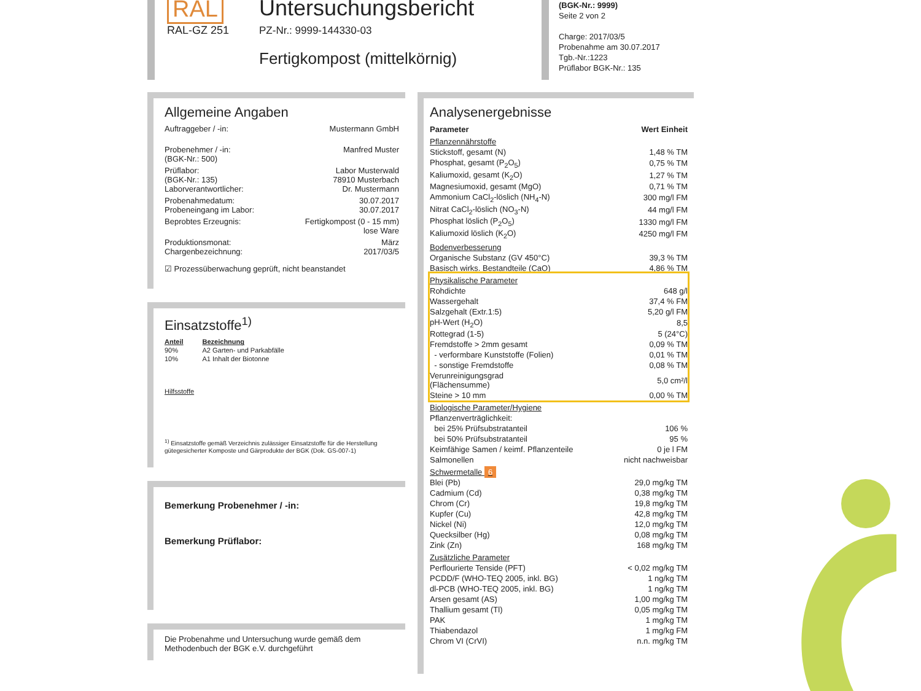RAL
RAL-GZ 251
Untersuchungsbericht
PZ-Nr.: 9999-144330-03
Fertigkompost (mittelkörnig)
(BGK-Nr.: 9999)
Seite 2 von 2
Charge: 2017/03/5
Probenahme am 30.07.2017
Tgb.-Nr.:1223
Prüflabor BGK-Nr.: 135
Allgemeine Angaben
Auftraggeber / -in: Mustermann GmbH
Probenehmer / -in:
(BGK-Nr.: 500) Manfred Muster
Prüflabor:
(BGK-Nr.: 135)
Laborverantwortlicher: Labor Musterwald
78910 Musterbach
Dr. Mustermann
Probenahmedatum:
Probeneingang im Labor: 30.07.2017
30.07.2017
Beprobtes Erzeugnis: Fertigkompost (0 - 15 mm)
lose Ware
Produktionsmonat:
Chargenbezeichnung: März
2017/03/5
☑ Prozessüberwachung geprüft, nicht beanstandet
Einsatzstoffe<sup>1)</sup>
| Anteil | Bezeichnung |
| --- | --- |
| 90% | A2 Garten- und Parkabfälle |
| 10% | A1 Inhalt der Biotonne |
Hilfsstoffe
<sup>1)</sup> Einsatzstoffe gemäß Verzeichnis zulässiger Einsatzstoffe für die Herstellung gütegesicherter Komposte und Gärprodukte der BGK (Dok. GS-007-1)
Bemerkung Probenehmer / -in:
Bemerkung Prüflabor:
Die Probenahme und Untersuchung wurde gemäß dem Methodenbuch der BGK e.V. durchgeführt
Analysenergebnisse
| Parameter | Wert Einheit |
| --- | --- |
| Pflanzennährstoffe | |
| Stickstoff, gesamt (N) | 1,48 % TM |
| Phosphat, gesamt (P<sub>2</sub>O<sub>5</sub>) | 0,75 % TM |
| Kaliumoxid, gesamt (K<sub>2</sub>O) | 1,27 % TM |
| Magnesiumoxid, gesamt (MgO) | 0,71 % TM |
| Ammonium CaCl<sub>2</sub>-löslich (NH<sub>4</sub>-N) | 300 mg/l FM |
| Nitrat CaCl<sub>2</sub>-löslich (NO<sub>3</sub>-N) | 44 mg/l FM |
| Phosphat löslich (P<sub>2</sub>O<sub>5</sub>) | 1330 mg/l FM |
| Kaliumoxid löslich (K<sub>2</sub>O) | 4250 mg/l FM |
| Bodenverbesserung | |
| Organische Substanz (GV 450°C) | 39,3 % TM |
| Basisch wirks. Bestandteile (CaO) | 4,86 % TM |
| Physikalische Parameter | |
| Rohdichte | 648 g/l |
| Wassergehalt | 37,4 % FM |
| Salzgehalt (Extr.1:5) | 5,20 g/l FM |
| pH-Wert (H<sub>2</sub>O) | 8,5 |
| Rottegrad (1-5) | 5 (24°C) |
| Fremdstoffe > 2mm gesamt | 0,09 % TM |
| - verformbare Kunststoffe (Folien) | 0,01 % TM |
| - sonstige Fremdstoffe | 0,08 % TM |
| Verunreinigungsgrad (Flächensumme) | 5,0 cm²/l |
| Steine > 10 mm | 0,00 % TM |
| Biologische Parameter/Hygiene | |
| Pflanzenverträglichkeit: | |
| bei 25% Prüfsubstratanteil | 106 % |
| bei 50% Prüfsubstratanteil | 95 % |
| Keimfähige Samen / keimf. Pflanzenteile | 0 je l FM |
| Salmonellen | nicht nachweisbar |
| Schwermetalle 6 | |
| Blei (Pb) | 29,0 mg/kg TM |
| Cadmium (Cd) | 0,38 mg/kg TM |
| Chrom (Cr) | 19,8 mg/kg TM |
| Kupfer (Cu) | 42,8 mg/kg TM |
| Nickel (Ni) | 12,0 mg/kg TM |
| Quecksilber (Hg) | 0,08 mg/kg TM |
| Zink (Zn) | 168 mg/kg TM |
| Zusätzliche Parameter | |
| Perflourierte Tenside (PFT) | < 0,02 mg/kg TM |
| PCDD/F (WHO-TEQ 2005, inkl. BG) | 1 ng/kg TM |
| dl-PCB (WHO-TEQ 2005, inkl. BG) | 1 ng/kg TM |
| Arsen gesamt (AS) | 1,00 mg/kg TM |
| Thallium gesamt (Tl) | 0,05 mg/kg TM |
| PAK | 1 mg/kg TM |
| Thiabendazol | 1 mg/kg FM |
| Chrom VI (CrVI) | n.n. mg/kg TM |